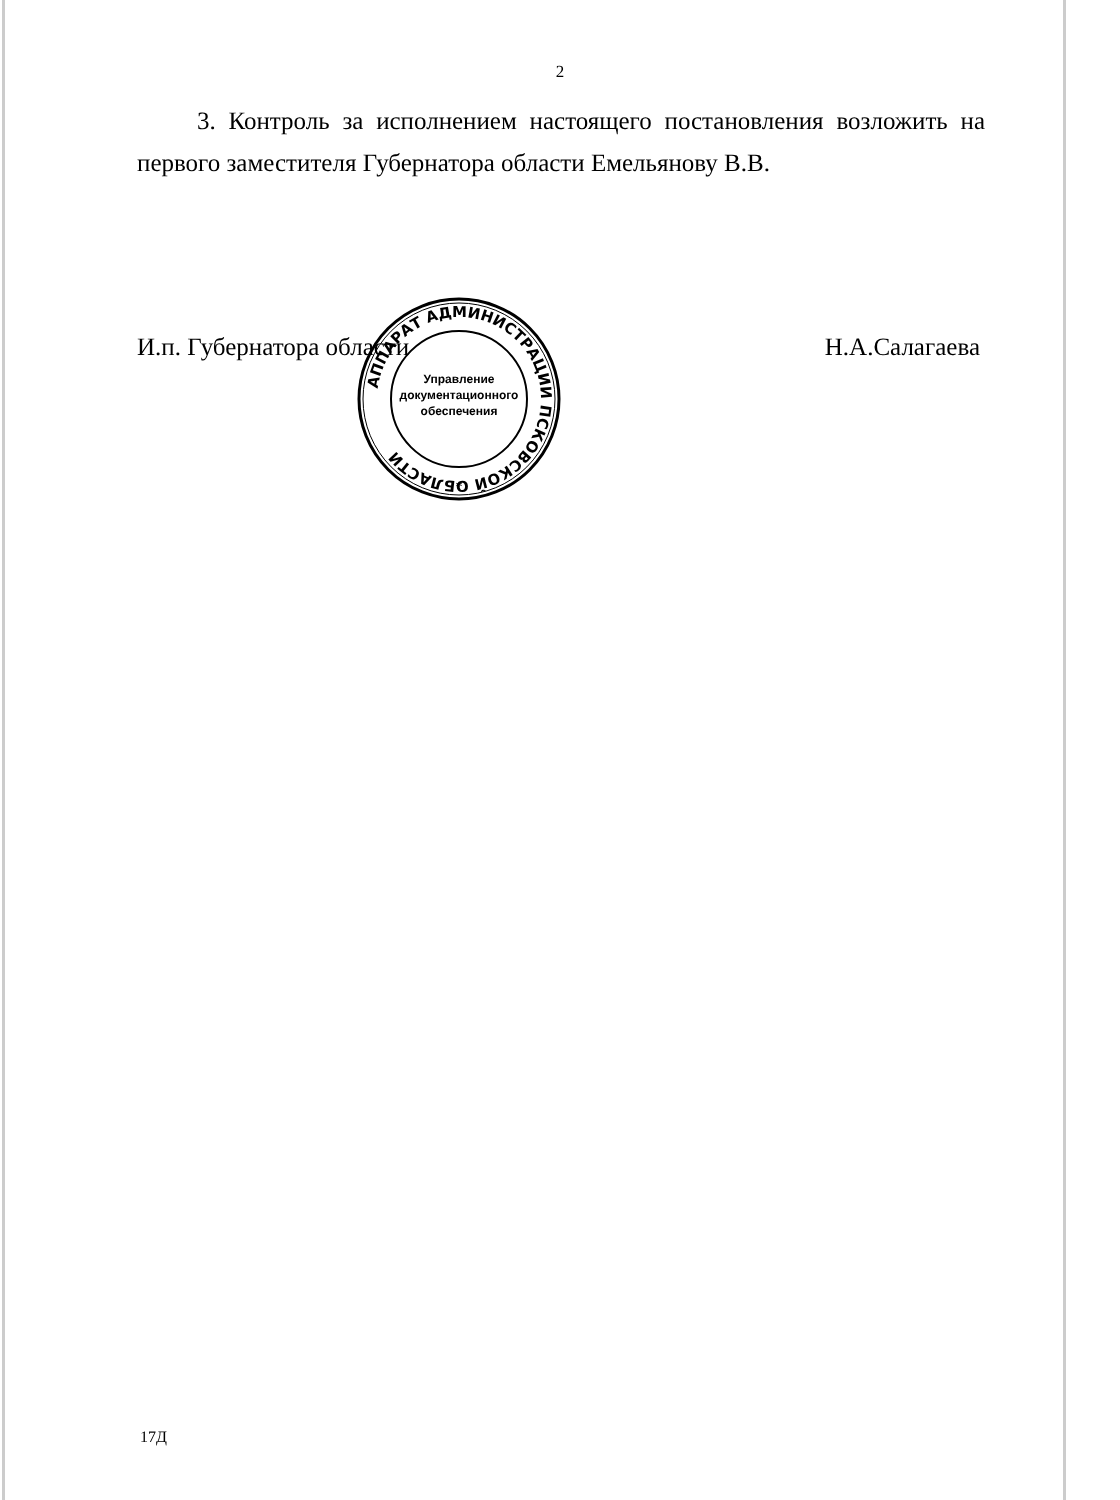2
3. Контроль за исполнением настоящего постановления возложить на первого заместителя Губернатора области Емельянову В.В.
И.п. Губернатора области Н.А.Салагаева
АППАРАТ АДМИНИСТРАЦИИ ПСКОВСКОЙ ОБЛАСТИ
Управление
документационного
обеспечения
*
17Д